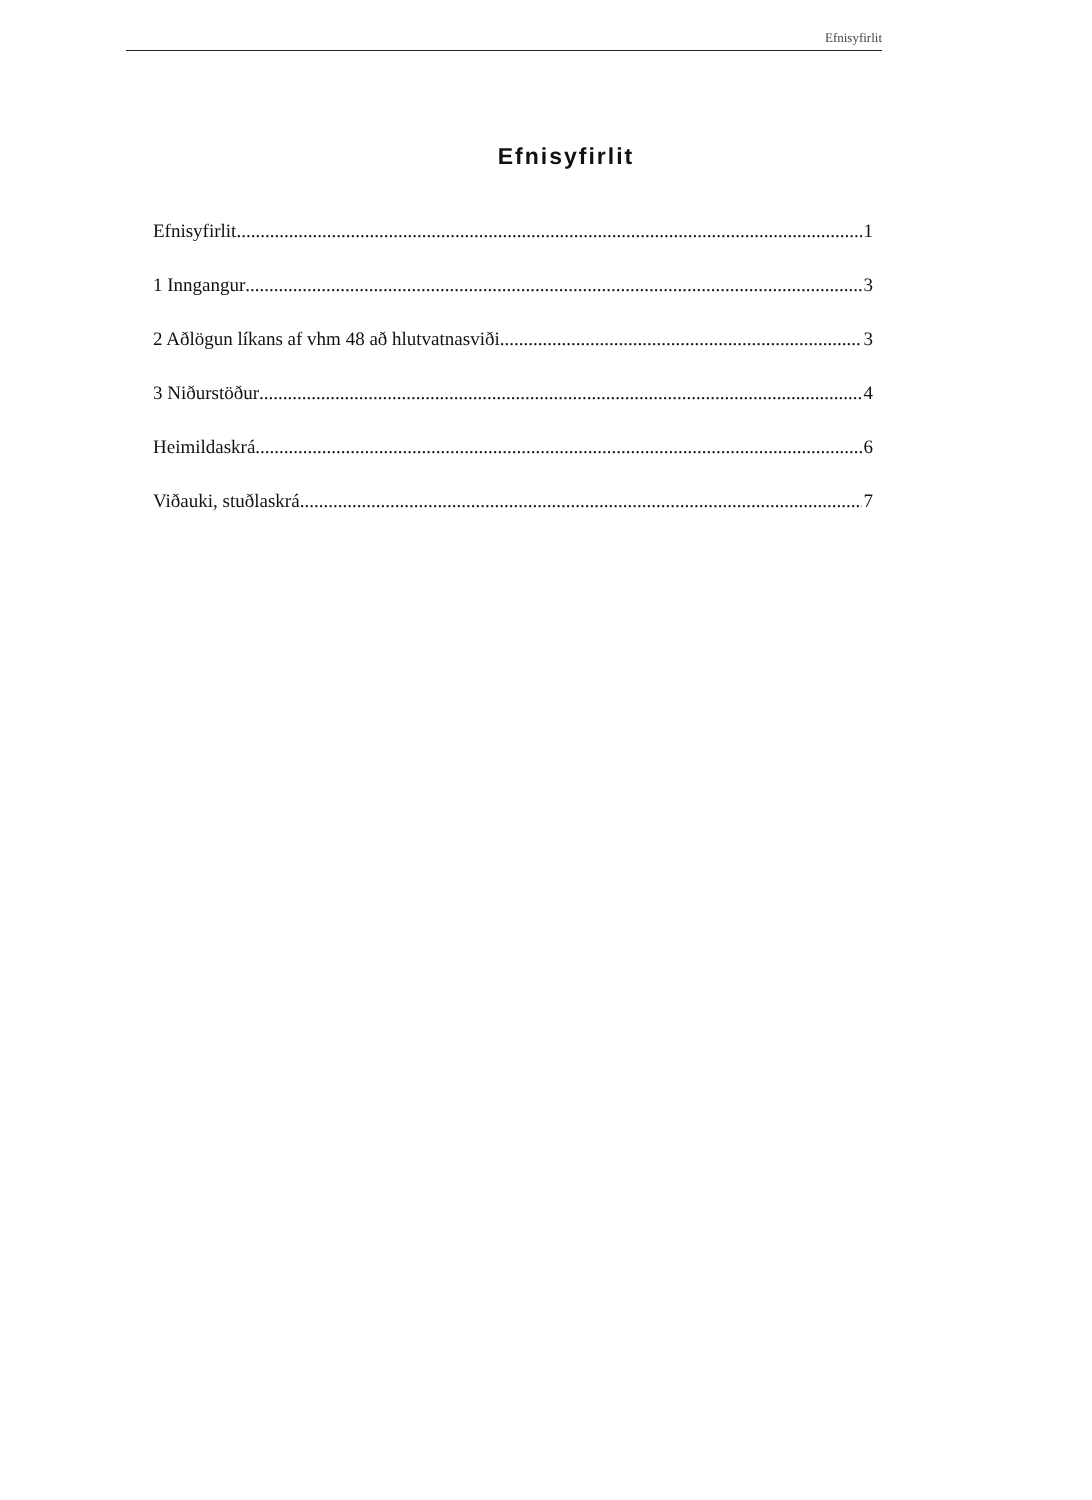Efnisyfirlit
Efnisyfirlit
Efnisyfirlit 1
1 Inngangur 3
2 Aðlögun líkans af vhm 48 að hlutvatnasviði 3
3 Niðurstöður 4
Heimildaskrá 6
Viðauki, stuðlaskrá 7